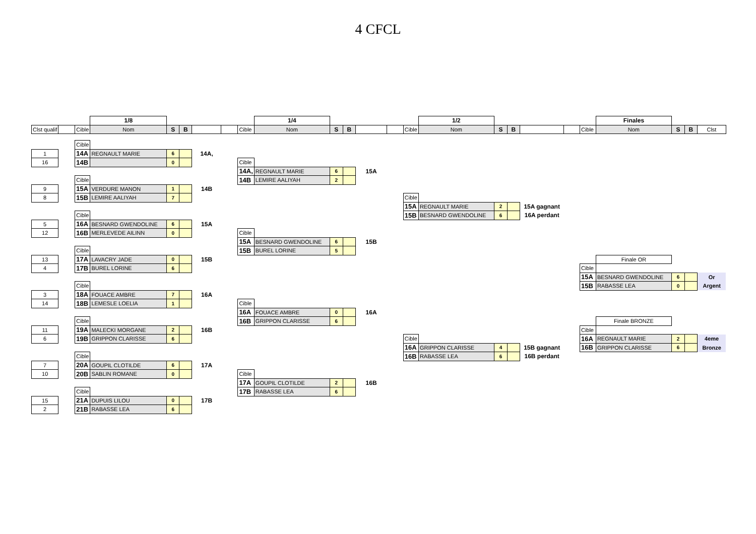4 CFCL
| | | | 1/8 | | | | | | 1/4 | | | | | | 1/2 | | | | | | Finales | | | |
| Clst qualif | | Cible | Nom | S | B | | | Cible | Nom | S | B | | | Cible | Nom | S | B | | | Cible | Nom | S | B | Clst |
| | | Cible | | | | | | | | | | | | | | | | | | | | | | |
| 1 | | 14A | REGNAULT MARIE | 6 | | 14A, | | | | | | | | | | | | | | | | | | |
| 16 | | 14B | | 0 | | | | Cible | | | | | | | | | | | | | | | | |
| | | | | | | | | 14A, | REGNAULT MARIE | 6 | | 15A | | | | | | | | | | | | |
| | | Cible | | | | | | 14B | LEMIRE AALIYAH | 2 | | | | | | | | | | | | | | |
| 9 | | 15A | VERDURE MANON | 1 | | 14B | | | | | | | | | | | | | | | | | | |
| 8 | | 15B | LEMIRE AALIYAH | 7 | | | | | | | | | | Cible | | | | | | | | | | |
| | | | | | | | | | | | | | | 15A | REGNAULT MARIE | 2 | | 15A gagnant | | | | | | |
| | | Cible | | | | | | | | | | | | 15B | BESNARD GWENDOLINE | 6 | | 16A perdant | | | | | | |
| 5 | | 16A | BESNARD GWENDOLINE | 6 | | 15A | | | | | | | | | | | | | | | | | | |
| 12 | | 16B | MERLEVEDE AILINN | 0 | | | | Cible | | | | | | | | | | | | | | | | |
| | | | | | | | | 15A | BESNARD GWENDOLINE | 6 | | 15B | | | | | | | | | | | | |
| | | Cible | | | | | | 15B | BUREL LORINE | 5 | | | | | | | | | | | | | | |
| 13 | | 17A | LAVACRY JADE | 0 | | 15B | | | | | | | | | | | | | | | Finale OR | | | |
| 4 | | 17B | BUREL LORINE | 6 | | | | | | | | | | | | | | | | Cible | | | | |
| | | | | | | | | | | | | | | | | | | | | 15A | BESNARD GWENDOLINE | 6 | | Or |
| | | Cible | | | | | | | | | | | | | | | | | | 15B | RABASSE LEA | 0 | | Argent |
| 3 | | 18A | FOUACE AMBRE | 7 | | 16A | | | | | | | | | | | | | | | | | | |
| 14 | | 18B | LEMESLE LOELIA | 1 | | | | Cible | | | | | | | | | | | | | | | | |
| | | | | | | | | 16A | FOUACE AMBRE | 0 | | 16A | | | | | | | | | | | | |
| | | Cible | | | | | | 16B | GRIPPON CLARISSE | 6 | | | | | | | | | | | Finale BRONZE | | | |
| 11 | | 19A | MALECKI MORGANE | 2 | | 16B | | | | | | | | | | | | | | Cible | | | | |
| 6 | | 19B | GRIPPON CLARISSE | 6 | | | | | | | | | | Cible | | | | | | 16A | REGNAULT MARIE | 2 | | 4eme |
| | | | | | | | | | | | | | | 16A | GRIPPON CLARISSE | 4 | | 15B gagnant | | 16B | GRIPPON CLARISSE | 6 | | Bronze |
| | | Cible | | | | | | | | | | | | 16B | RABASSE LEA | 6 | | 16B perdant | | | | | | |
| 7 | | 20A | GOUPIL CLOTILDE | 6 | | 17A | | | | | | | | | | | | | | | | | | |
| 10 | | 20B | SABLIN ROMANE | 0 | | | | Cible | | | | | | | | | | | | | | | | |
| | | | | | | | | 17A | GOUPIL CLOTILDE | 2 | | 16B | | | | | | | | | | | | |
| | | Cible | | | | | | 17B | RABASSE LEA | 6 | | | | | | | | | | | | | | |
| 15 | | 21A | DUPUIS LILOU | 0 | | 17B | | | | | | | | | | | | | | | | | | |
| 2 | | 21B | RABASSE LEA | 6 | | | | | | | | | | | | | | | | | | | | |